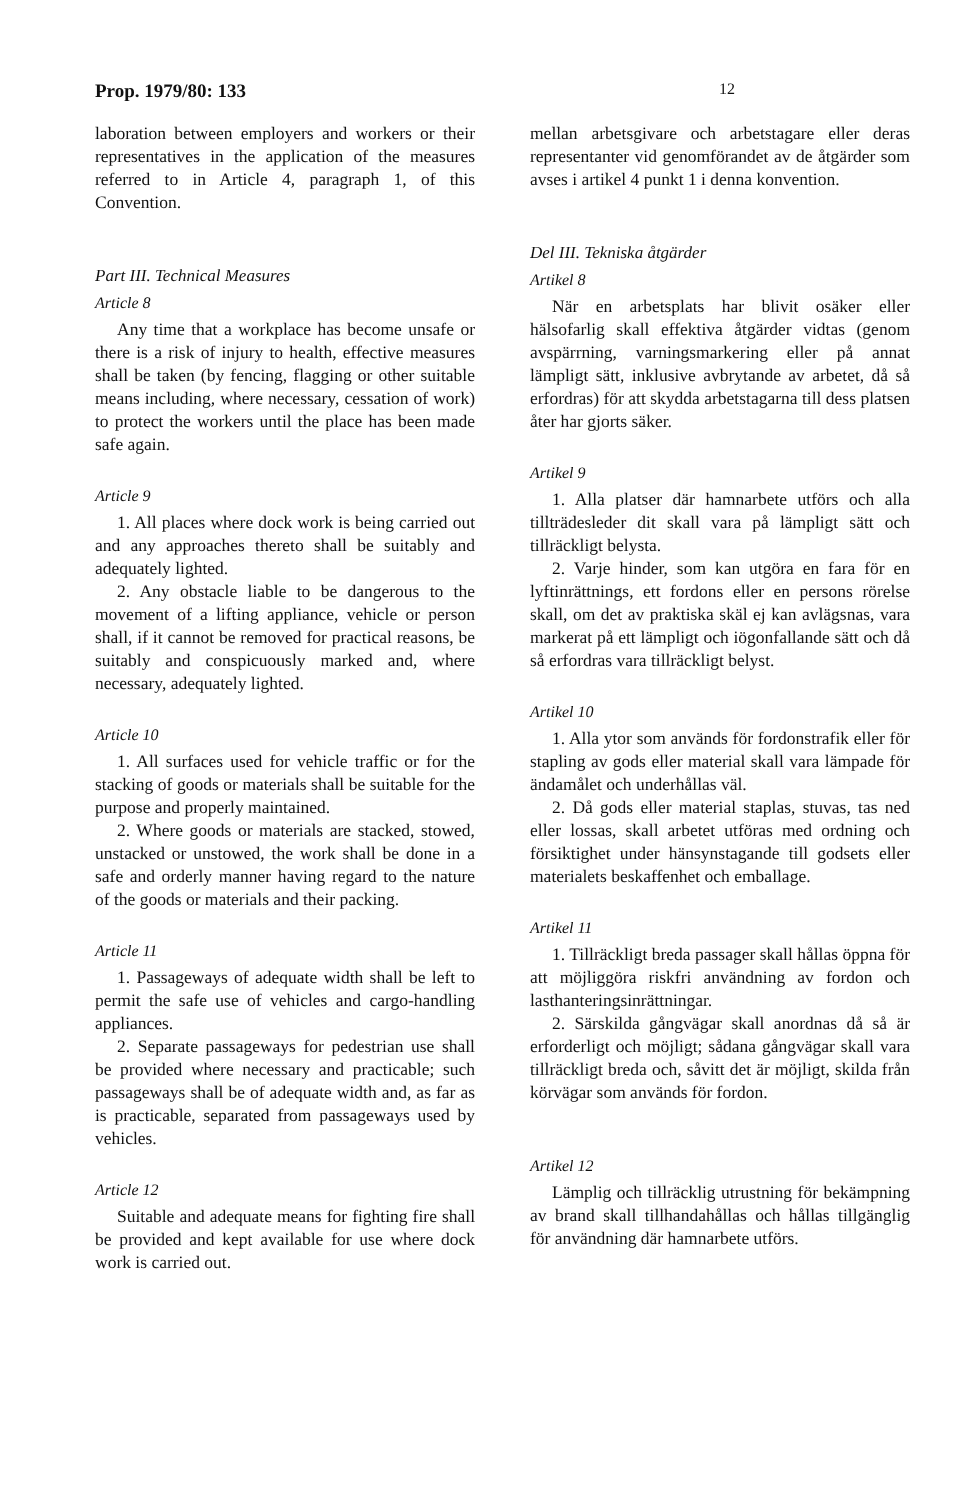Prop. 1979/80: 133 12
laboration between employers and workers or their representatives in the application of the measures referred to in Article 4, paragraph 1, of this Convention.
Part III. Technical Measures
Article 8
Any time that a workplace has become unsafe or there is a risk of injury to health, effective measures shall be taken (by fencing, flagging or other suitable means including, where necessary, cessation of work) to protect the workers until the place has been made safe again.
Article 9
1. All places where dock work is being carried out and any approaches thereto shall be suitably and adequately lighted.
2. Any obstacle liable to be dangerous to the movement of a lifting appliance, vehicle or person shall, if it cannot be removed for practical reasons, be suitably and conspicuously marked and, where necessary, adequately lighted.
Article 10
1. All surfaces used for vehicle traffic or for the stacking of goods or materials shall be suitable for the purpose and properly maintained.
2. Where goods or materials are stacked, stowed, unstacked or unstowed, the work shall be done in a safe and orderly manner having regard to the nature of the goods or materials and their packing.
Article 11
1. Passageways of adequate width shall be left to permit the safe use of vehicles and cargo-handling appliances.
2. Separate passageways for pedestrian use shall be provided where necessary and practicable; such passageways shall be of adequate width and, as far as is practicable, separated from passageways used by vehicles.
Article 12
Suitable and adequate means for fighting fire shall be provided and kept available for use where dock work is carried out.
mellan arbetsgivare och arbetstagare eller deras representanter vid genomförandet av de åtgärder som avses i artikel 4 punkt 1 i denna konvention.
Del III. Tekniska åtgärder
Artikel 8
När en arbetsplats har blivit osäker eller hälsofarlig skall effektiva åtgärder vidtas (genom avspärrning, varningsmarkering eller på annat lämpligt sätt, inklusive avbrytande av arbetet, då så erfordras) för att skydda arbetstagarna till dess platsen åter har gjorts säker.
Artikel 9
1. Alla platser där hamnarbete utförs och alla tillträdesleder dit skall vara på lämpligt sätt och tillräckligt belysta.
2. Varje hinder, som kan utgöra en fara för en lyftinrättnings, ett fordons eller en persons rörelse skall, om det av praktiska skäl ej kan avlägsnas, vara markerat på ett lämpligt och iögonfallande sätt och då så erfordras vara tillräckligt belyst.
Artikel 10
1. Alla ytor som används för fordonstrafik eller för stapling av gods eller material skall vara lämpade för ändamålet och underhållas väl.
2. Då gods eller material staplas, stuvas, tas ned eller lossas, skall arbetet utföras med ordning och försiktighet under hänsynstagande till godsets eller materialets beskaffenhet och emballage.
Artikel 11
1. Tillräckligt breda passager skall hållas öppna för att möjliggöra riskfri användning av fordon och lasthanteringsinrättningar.
2. Särskilda gångvägar skall anordnas då så är erforderligt och möjligt; sådana gångvägar skall vara tillräckligt breda och, såvitt det är möjligt, skilda från körvägar som används för fordon.
Artikel 12
Lämplig och tillräcklig utrustning för bekämpning av brand skall tillhandahållas och hållas tillgänglig för användning där hamnarbete utförs.